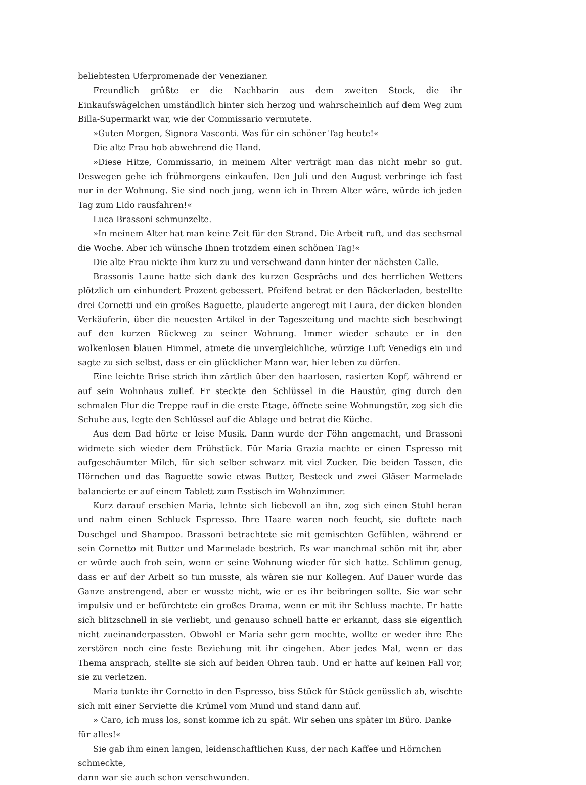beliebtesten Uferpromenade der Venezianer.
Freundlich grüßte er die Nachbarin aus dem zweiten Stock, die ihr Einkaufswägelchen umständlich hinter sich herzog und wahrscheinlich auf dem Weg zum Billa-Supermarkt war, wie der Commissario vermutete.
»Guten Morgen, Signora Vasconti. Was für ein schöner Tag heute!«
Die alte Frau hob abwehrend die Hand.
»Diese Hitze, Commissario, in meinem Alter verträgt man das nicht mehr so gut. Deswegen gehe ich frühmorgens einkaufen. Den Juli und den August verbringe ich fast nur in der Wohnung. Sie sind noch jung, wenn ich in Ihrem Alter wäre, würde ich jeden Tag zum Lido rausfahren!«
Luca Brassoni schmunzelte.
»In meinem Alter hat man keine Zeit für den Strand. Die Arbeit ruft, und das sechsmal die Woche. Aber ich wünsche Ihnen trotzdem einen schönen Tag!«
Die alte Frau nickte ihm kurz zu und verschwand dann hinter der nächsten Calle.
Brassonis Laune hatte sich dank des kurzen Gesprächs und des herrlichen Wetters plötzlich um einhundert Prozent gebessert. Pfeifend betrat er den Bäckerladen, bestellte drei Cornetti und ein großes Baguette, plauderte angeregt mit Laura, der dicken blonden Verkäuferin, über die neuesten Artikel in der Tageszeitung und machte sich beschwingt auf den kurzen Rückweg zu seiner Wohnung. Immer wieder schaute er in den wolkenlosen blauen Himmel, atmete die unvergleichliche, würzige Luft Venedigs ein und sagte zu sich selbst, dass er ein glücklicher Mann war, hier leben zu dürfen.
Eine leichte Brise strich ihm zärtlich über den haarlosen, rasierten Kopf, während er auf sein Wohnhaus zulief. Er steckte den Schlüssel in die Haustür, ging durch den schmalen Flur die Treppe rauf in die erste Etage, öffnete seine Wohnungstür, zog sich die Schuhe aus, legte den Schlüssel auf die Ablage und betrat die Küche.
Aus dem Bad hörte er leise Musik. Dann wurde der Föhn angemacht, und Brassoni widmete sich wieder dem Frühstück. Für Maria Grazia machte er einen Espresso mit aufgeschäumter Milch, für sich selber schwarz mit viel Zucker. Die beiden Tassen, die Hörnchen und das Baguette sowie etwas Butter, Besteck und zwei Gläser Marmelade balancierte er auf einem Tablett zum Esstisch im Wohnzimmer.
Kurz darauf erschien Maria, lehnte sich liebevoll an ihn, zog sich einen Stuhl heran und nahm einen Schluck Espresso. Ihre Haare waren noch feucht, sie duftete nach Duschgel und Shampoo. Brassoni betrachtete sie mit gemischten Gefühlen, während er sein Cornetto mit Butter und Marmelade bestrich. Es war manchmal schön mit ihr, aber er würde auch froh sein, wenn er seine Wohnung wieder für sich hatte. Schlimm genug, dass er auf der Arbeit so tun musste, als wären sie nur Kollegen. Auf Dauer wurde das Ganze anstrengend, aber er wusste nicht, wie er es ihr beibringen sollte. Sie war sehr impulsiv und er befürchtete ein großes Drama, wenn er mit ihr Schluss machte. Er hatte sich blitzschnell in sie verliebt, und genauso schnell hatte er erkannt, dass sie eigentlich nicht zueinanderpassten. Obwohl er Maria sehr gern mochte, wollte er weder ihre Ehe zerstören noch eine feste Beziehung mit ihr eingehen. Aber jedes Mal, wenn er das Thema ansprach, stellte sie sich auf beiden Ohren taub. Und er hatte auf keinen Fall vor, sie zu verletzen.
Maria tunkte ihr Cornetto in den Espresso, biss Stück für Stück genüsslich ab, wischte sich mit einer Serviette die Krümel vom Mund und stand dann auf.
» Caro, ich muss los, sonst komme ich zu spät. Wir sehen uns später im Büro. Danke für alles!«
Sie gab ihm einen langen, leidenschaftlichen Kuss, der nach Kaffee und Hörnchen schmeckte,
dann war sie auch schon verschwunden.